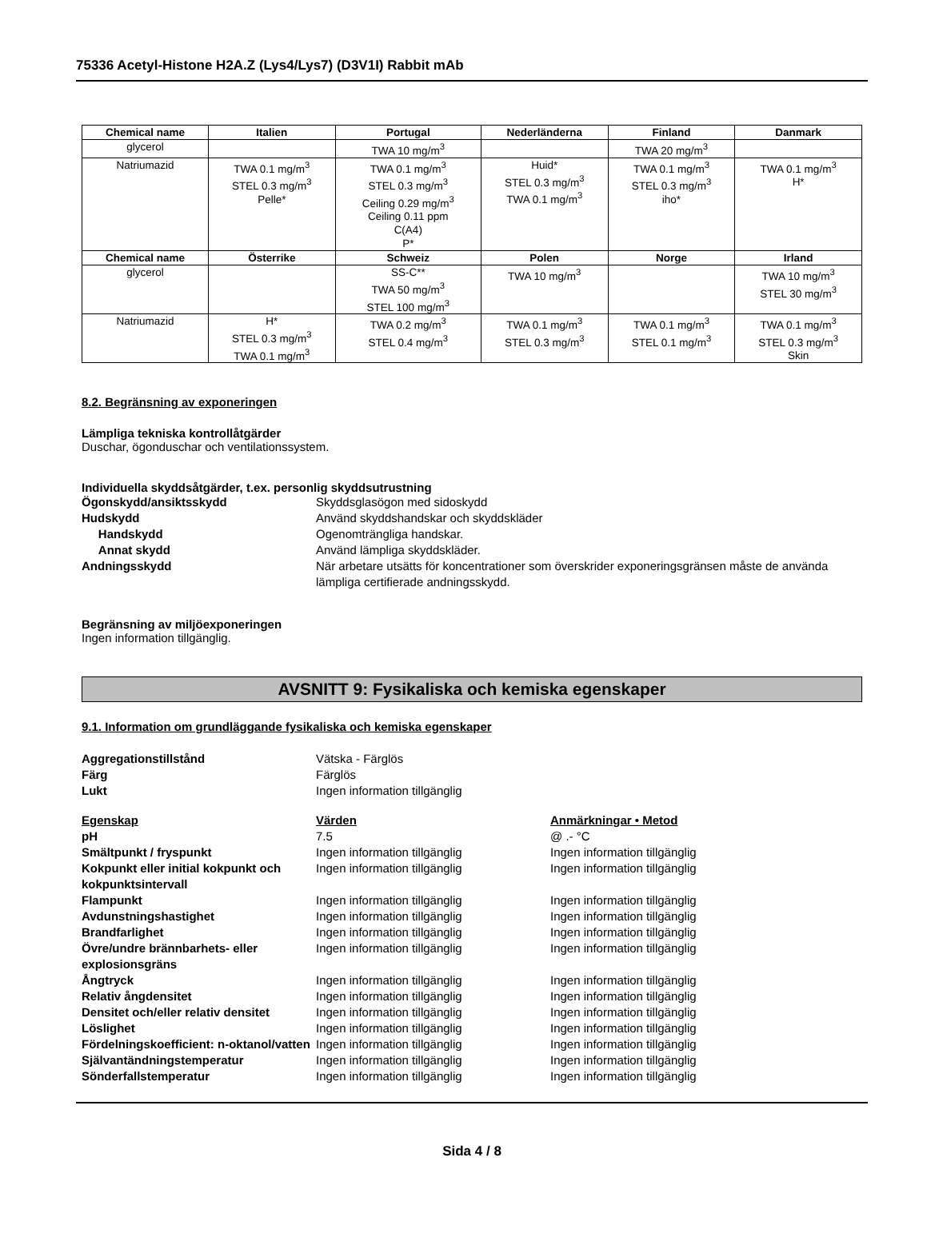75336 Acetyl-Histone H2A.Z (Lys4/Lys7) (D3V1I) Rabbit mAb
| Chemical name | Italien | Portugal | Nederländerna | Finland | Danmark |
| --- | --- | --- | --- | --- | --- |
| glycerol | | TWA 10 mg/m<sup>3</sup> | | TWA 20 mg/m<sup>3</sup> | |
| Natriumazid | TWA 0.1 mg/m<sup>3</sup> STEL 0.3 mg/m<sup>3</sup> Pelle* | TWA 0.1 mg/m<sup>3</sup> STEL 0.3 mg/m<sup>3</sup> Ceiling 0.29 mg/m<sup>3</sup> Ceiling 0.11 ppm C(A4) P* | Huid* STEL 0.3 mg/m<sup>3</sup> TWA 0.1 mg/m<sup>3</sup> | TWA 0.1 mg/m<sup>3</sup> STEL 0.3 mg/m<sup>3</sup> iho* | TWA 0.1 mg/m<sup>3</sup> H* |
| Chemical name | Österrike | Schweiz | Polen | Norge | Irland |
| glycerol | | SS-C** TWA 50 mg/m<sup>3</sup> STEL 100 mg/m<sup>3</sup> | TWA 10 mg/m<sup>3</sup> | | TWA 10 mg/m<sup>3</sup> STEL 30 mg/m<sup>3</sup> |
| Natriumazid | H* STEL 0.3 mg/m<sup>3</sup> TWA 0.1 mg/m<sup>3</sup> | TWA 0.2 mg/m<sup>3</sup> STEL 0.4 mg/m<sup>3</sup> | TWA 0.1 mg/m<sup>3</sup> STEL 0.3 mg/m<sup>3</sup> | TWA 0.1 mg/m<sup>3</sup> STEL 0.1 mg/m<sup>3</sup> | TWA 0.1 mg/m<sup>3</sup> STEL 0.3 mg/m<sup>3</sup> Skin |
8.2. Begränsning av exponeringen
Lämpliga tekniska kontrollåtgärder
Duschar, ögonduschar och ventilationssystem.
Individuella skyddsåtgärder, t.ex. personlig skyddsutrustning
Ögonskydd/ansiktsskydd Skyddsglasögon med sidoskydd
Hudskydd Använd skyddshandskar och skyddskläder
Handskydd Ogenomträngliga handskar.
Annat skydd Använd lämpliga skyddskläder.
Andningsskydd När arbetare utsätts för koncentrationer som överskrider exponeringsgränsen måste de använda lämpliga certifierade andningsskydd.
Begränsning av miljöexponeringen
Ingen information tillgänglig.
AVSNITT 9: Fysikaliska och kemiska egenskaper
9.1. Information om grundläggande fysikaliska och kemiska egenskaper
Aggregationstillstånd Vätska - Färglös
Färg Färglös
Lukt Ingen information tillgänglig
Egenskap Värden Anmärkningar • Metod
pH 7.5 @ .- °C
Smältpunkt / fryspunkt Ingen information tillgänglig Ingen information tillgänglig
Kokpunkt eller initial kokpunkt och kokpunktsintervall
Ingen information tillgänglig Ingen information tillgänglig
Flampunkt Ingen information tillgänglig Ingen information tillgänglig
Avdunstningshastighet Ingen information tillgänglig Ingen information tillgänglig
Brandfarlighet Ingen information tillgänglig Ingen information tillgänglig
Övre/undre brännbarhets- eller explosionsgräns
Ingen information tillgänglig Ingen information tillgänglig
Ångtryck Ingen information tillgänglig Ingen information tillgänglig
Relativ ångdensitet Ingen information tillgänglig Ingen information tillgänglig
Densitet och/eller relativ densitet
Ingen information tillgänglig Ingen information tillgänglig
Löslighet Ingen information tillgänglig Ingen information tillgänglig
Fördelningskoefficient: n-oktanol/vatten
Ingen information tillgänglig Ingen information tillgänglig
Självantändningstemperatur Ingen information tillgänglig Ingen information tillgänglig
Sönderfallstemperatur Ingen information tillgänglig Ingen information tillgänglig
Sida 4 / 8